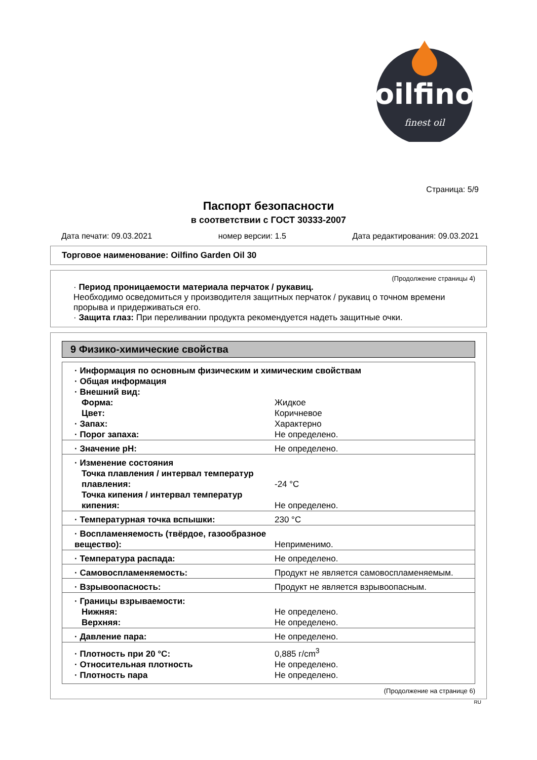oilfino
finest oil
Страница: 5/9
Паспорт безопасности
в соответствии с ГОСТ 30333-2007
Дата печати: 09.03.2021 номер версии: 1.5 Дата редактирования: 09.03.2021
Торговое наименование: Oilfino Garden Oil 30
(Продолжение страницы 4)
· Период проницаемости материала перчаток / рукавиц.
Необходимо осведомиться у производителя защитных перчаток / рукавиц о точном времени прорыва и придерживаться его.
· Защита глаз: При переливании продукта рекомендуется надеть защитные очки.
9 Физико-химические свойства
| · Информация по основным физическим и химическим свойствам | |
| · Общая информация | |
| · Внешний вид: | |
| Форма: | Жидкое |
| Цвет: | Коричневое |
| · Запах: | Характерно |
| · Порог запаха: | Не определено. |
| · Значение pH: | Не определено. |
| · Изменение состояния | |
| Точка плавления / интервал температур плавления: | -24 °C |
| Точка кипения / интервал температур кипения: | Не определено. |
| · Температурная точка вспышки: | 230 °C |
| · Воспламеняемость (твёрдое, газообразное вещество): | Неприменимо. |
| · Температура распада: | Не определено. |
| · Самовоспламеняемость: | Продукт не является самовоспламеняемым. |
| · Взрывоопасность: | Продукт не является взрывоопасным. |
| · Границы взрываемости: | |
| Нижняя: | Не определено. |
| Верхняя: | Не определено. |
| · Давление пара: | Не определено. |
| · Плотность при 20 °C: | 0,885 г/cm<sup>3</sup> |
| · Относительная плотность | Не определено. |
| · Плотность пара | Не определено. |
(Продолжение на странице 6)
RU